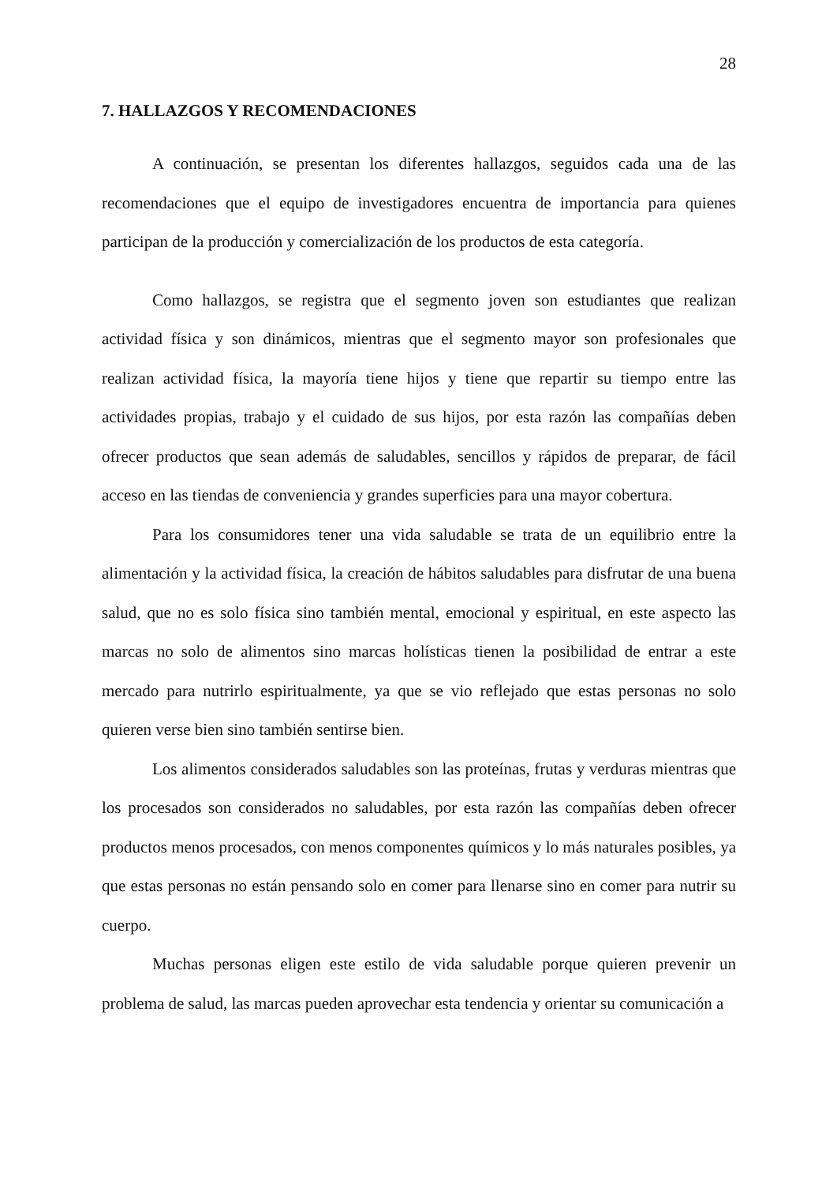28
7. HALLAZGOS Y RECOMENDACIONES
A continuación, se presentan los diferentes hallazgos, seguidos cada una de las recomendaciones que el equipo de investigadores encuentra de importancia para quienes participan de la producción y comercialización de los productos de esta categoría.
Como hallazgos, se registra que el segmento joven son estudiantes que realizan actividad física y son dinámicos, mientras que el segmento mayor son profesionales que realizan actividad física, la mayoría tiene hijos y tiene que repartir su tiempo entre las actividades propias, trabajo y el cuidado de sus hijos, por esta razón las compañías deben ofrecer productos que sean además de saludables, sencillos y rápidos de preparar, de fácil acceso en las tiendas de conveniencia y grandes superficies para una mayor cobertura.
Para los consumidores tener una vida saludable se trata de un equilibrio entre la alimentación y la actividad física, la creación de hábitos saludables para disfrutar de una buena salud, que no es solo física sino también mental, emocional y espiritual, en este aspecto las marcas no solo de alimentos sino marcas holísticas tienen la posibilidad de entrar a este mercado para nutrirlo espiritualmente, ya que se vio reflejado que estas personas no solo quieren verse bien sino también sentirse bien.
Los alimentos considerados saludables son las proteínas, frutas y verduras mientras que los procesados son considerados no saludables, por esta razón las compañías deben ofrecer productos menos procesados, con menos componentes químicos y lo más naturales posibles, ya que estas personas no están pensando solo en comer para llenarse sino en comer para nutrir su cuerpo.
Muchas personas eligen este estilo de vida saludable porque quieren prevenir un problema de salud, las marcas pueden aprovechar esta tendencia y orientar su comunicación a